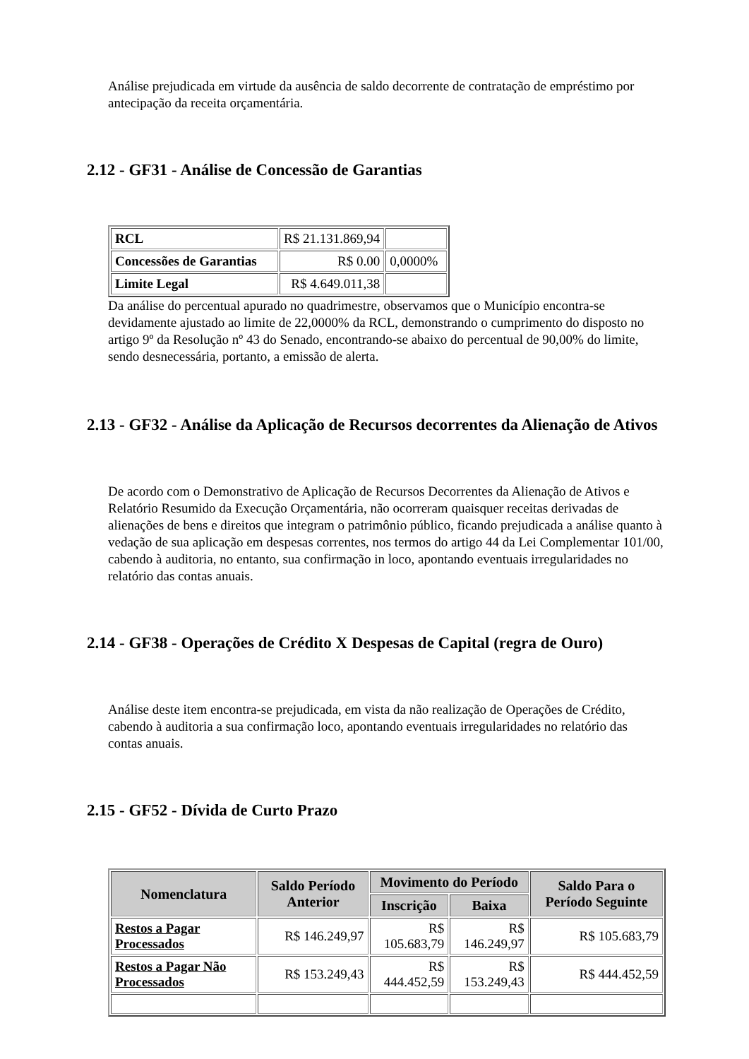Análise prejudicada em virtude da ausência de saldo decorrente de contratação de empréstimo por antecipação da receita orçamentária.
2.12 - GF31 - Análise de Concessão de Garantias
| RCL | R$ 21.131.869,94 | |
| Concessões de Garantias | R$ 0.00 | 0,0000% |
| Limite Legal | R$ 4.649.011,38 | |
Da análise do percentual apurado no quadrimestre, observamos que o Município encontra-se devidamente ajustado ao limite de 22,0000% da RCL, demonstrando o cumprimento do disposto no artigo 9º da Resolução nº 43 do Senado, encontrando-se abaixo do percentual de 90,00% do limite, sendo desnecessária, portanto, a emissão de alerta.
2.13 - GF32 - Análise da Aplicação de Recursos decorrentes da Alienação de Ativos
De acordo com o Demonstrativo de Aplicação de Recursos Decorrentes da Alienação de Ativos e Relatório Resumido da Execução Orçamentária, não ocorreram quaisquer receitas derivadas de alienações de bens e direitos que integram o patrimônio público, ficando prejudicada a análise quanto à vedação de sua aplicação em despesas correntes, nos termos do artigo 44 da Lei Complementar 101/00, cabendo à auditoria, no entanto, sua confirmação in loco, apontando eventuais irregularidades no relatório das contas anuais.
2.14 - GF38 - Operações de Crédito X Despesas de Capital (regra de Ouro)
Análise deste item encontra-se prejudicada, em vista da não realização de Operações de Crédito, cabendo à auditoria a sua confirmação loco, apontando eventuais irregularidades no relatório das contas anuais.
2.15 - GF52 - Dívida de Curto Prazo
| Nomenclatura | Saldo Período Anterior | Movimento do Período | | Saldo Para o Período Seguinte |
| --- | --- | --- | --- | --- |
| | | Inscrição | Baixa | |
| Restos a Pagar Processados | R$ 146.249,97 | R$ 105.683,79 | R$ 146.249,97 | R$ 105.683,79 |
| Restos a Pagar Não Processados | R$ 153.249,43 | R$ 444.452,59 | R$ 153.249,43 | R$ 444.452,59 |